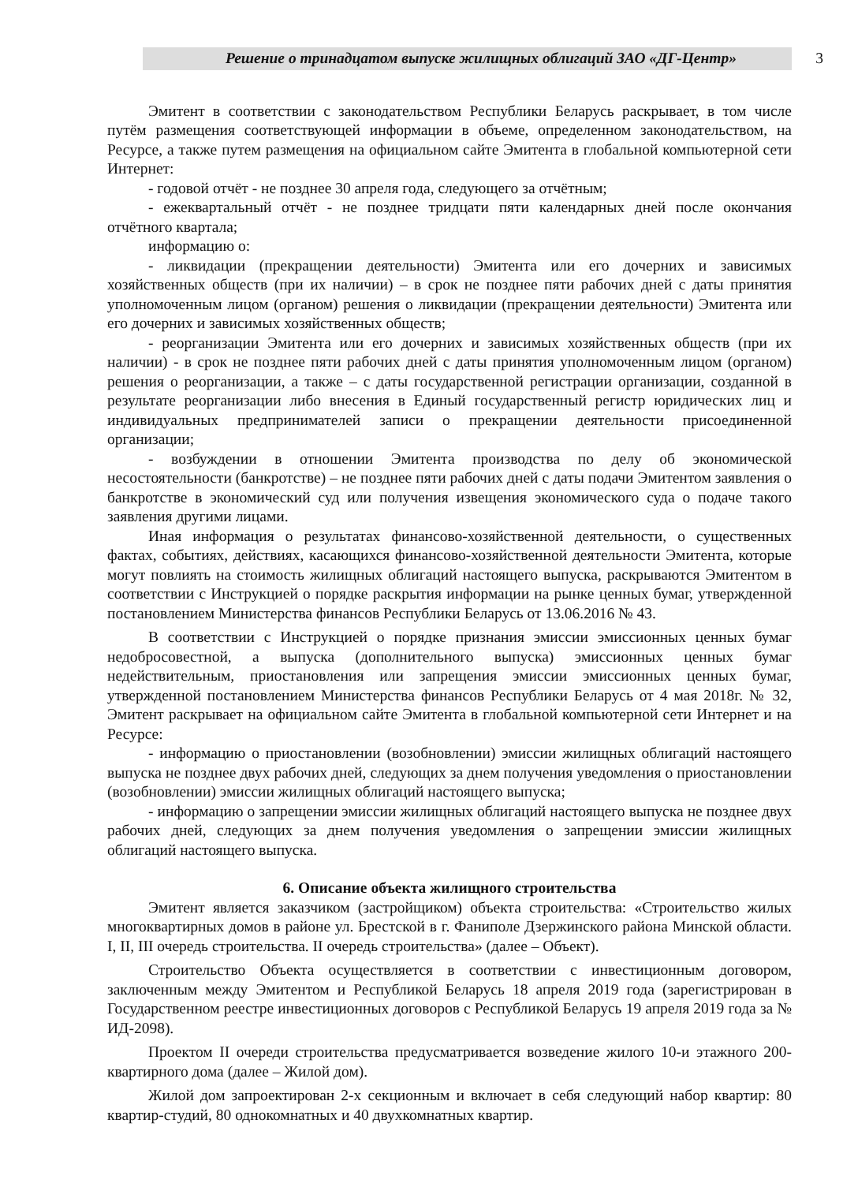Решение о тринадцатом выпуске жилищных облигаций ЗАО «ДГ-Центр»
3
Эмитент в соответствии с законодательством Республики Беларусь раскрывает, в том числе путём размещения соответствующей информации в объеме, определенном законодательством, на Ресурсе, а также путем размещения на официальном сайте Эмитента в глобальной компьютерной сети Интернет:
- годовой отчёт - не позднее 30 апреля года, следующего за отчётным;
- ежеквартальный отчёт - не позднее тридцати пяти календарных дней после окончания отчётного квартала;
информацию о:
- ликвидации (прекращении деятельности) Эмитента или его дочерних и зависимых хозяйственных обществ (при их наличии) – в срок не позднее пяти рабочих дней с даты принятия уполномоченным лицом (органом) решения о ликвидации (прекращении деятельности) Эмитента или его дочерних и зависимых хозяйственных обществ;
- реорганизации Эмитента или его дочерних и зависимых хозяйственных обществ (при их наличии) - в срок не позднее пяти рабочих дней с даты принятия уполномоченным лицом (органом) решения о реорганизации, а также – с даты государственной регистрации организации, созданной в результате реорганизации либо внесения в Единый государственный регистр юридических лиц и индивидуальных предпринимателей записи о прекращении деятельности присоединенной организации;
- возбуждении в отношении Эмитента производства по делу об экономической несостоятельности (банкротстве) – не позднее пяти рабочих дней с даты подачи Эмитентом заявления о банкротстве в экономический суд или получения извещения экономического суда о подаче такого заявления другими лицами.
Иная информация о результатах финансово-хозяйственной деятельности, о существенных фактах, событиях, действиях, касающихся финансово-хозяйственной деятельности Эмитента, которые могут повлиять на стоимость жилищных облигаций настоящего выпуска, раскрываются Эмитентом в соответствии с Инструкцией о порядке раскрытия информации на рынке ценных бумаг, утвержденной постановлением Министерства финансов Республики Беларусь от 13.06.2016 № 43.
В соответствии с Инструкцией о порядке признания эмиссии эмиссионных ценных бумаг недобросовестной, а выпуска (дополнительного выпуска) эмиссионных ценных бумаг недействительным, приостановления или запрещения эмиссии эмиссионных ценных бумаг, утвержденной постановлением Министерства финансов Республики Беларусь от 4 мая 2018г. № 32, Эмитент раскрывает на официальном сайте Эмитента в глобальной компьютерной сети Интернет и на Ресурсе:
- информацию о приостановлении (возобновлении) эмиссии жилищных облигаций настоящего выпуска не позднее двух рабочих дней, следующих за днем получения уведомления о приостановлении (возобновлении) эмиссии жилищных облигаций настоящего выпуска;
- информацию о запрещении эмиссии жилищных облигаций настоящего выпуска не позднее двух рабочих дней, следующих за днем получения уведомления о запрещении эмиссии жилищных облигаций настоящего выпуска.
6. Описание объекта жилищного строительства
Эмитент является заказчиком (застройщиком) объекта строительства: «Строительство жилых многоквартирных домов в районе ул. Брестской в г. Фаниполе Дзержинского района Минской области. I, II, III очередь строительства. II очередь строительства» (далее – Объект).
Строительство Объекта осуществляется в соответствии с инвестиционным договором, заключенным между Эмитентом и Республикой Беларусь 18 апреля 2019 года (зарегистрирован в Государственном реестре инвестиционных договоров с Республикой Беларусь 19 апреля 2019 года за № ИД-2098).
Проектом II очереди строительства предусматривается возведение жилого 10-и этажного 200-квартирного дома (далее – Жилой дом).
Жилой дом запроектирован 2-х секционным и включает в себя следующий набор квартир: 80 квартир-студий, 80 однокомнатных и 40 двухкомнатных квартир.